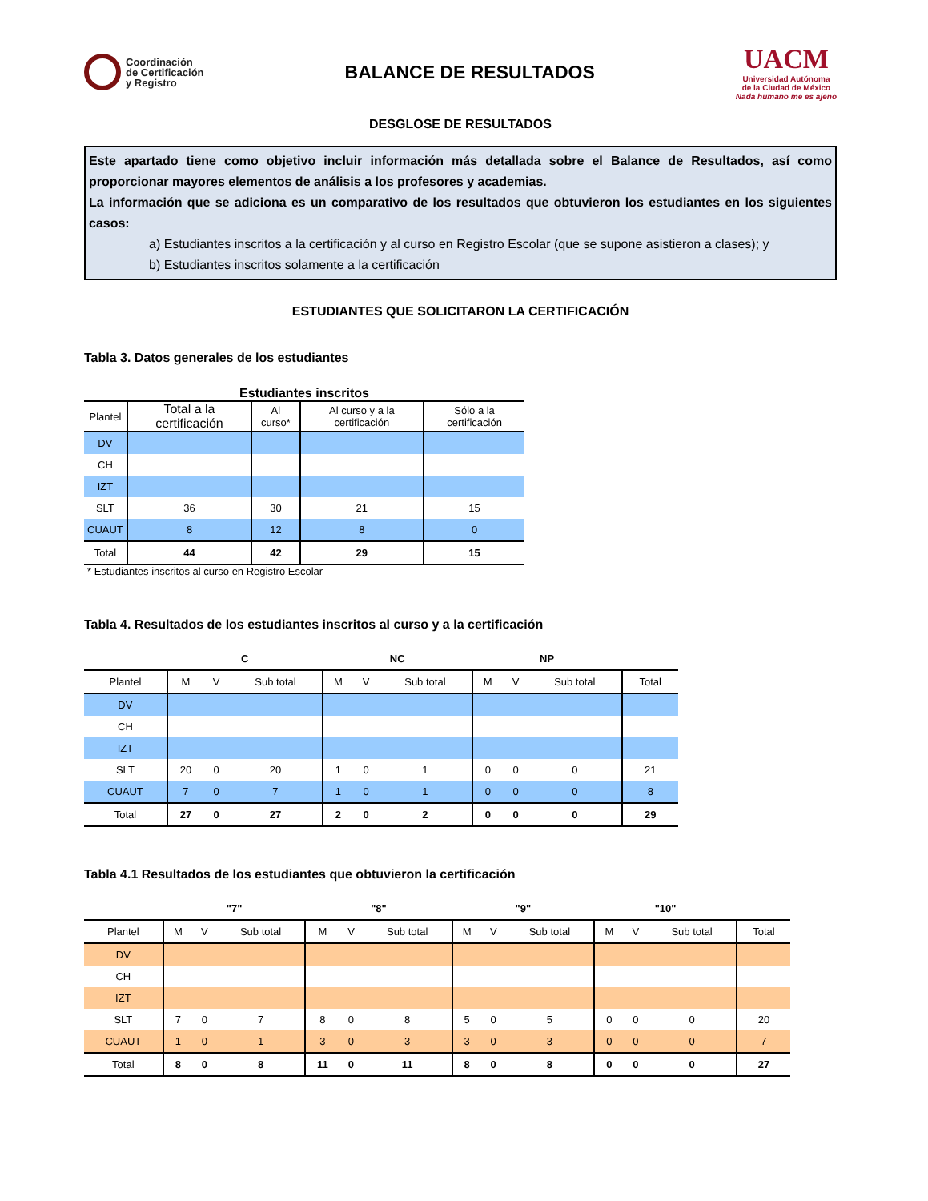Coordinación
de Certificación
y Registro
BALANCE DE RESULTADOS
UACM
Universidad Autónoma
de la Ciudad de México
Nada humano me es ajeno
DESGLOSE DE RESULTADOS
Este apartado tiene como objetivo incluir información más detallada sobre el Balance de Resultados, así como proporcionar mayores elementos de análisis a los profesores y academias.
La información que se adiciona es un comparativo de los resultados que obtuvieron los estudiantes en los siguientes casos:
a) Estudiantes inscritos a la certificación y al curso en Registro Escolar (que se supone asistieron a clases); y
b) Estudiantes inscritos solamente a la certificación
ESTUDIANTES QUE SOLICITARON LA CERTIFICACIÓN
Tabla 3. Datos generales de los estudiantes
Estudiantes inscritos
| Plantel | Total a la certificación | Al curso* | Al curso y a la certificación | Sólo a la certificación |
| --- | --- | --- | --- | --- |
| DV | | | | |
| CH | | | | |
| IZT | | | | |
| SLT | 36 | 30 | 21 | 15 |
| CUAUT | 8 | 12 | 8 | 0 |
| Total | 44 | 42 | 29 | 15 |
* Estudiantes inscritos al curso en Registro Escolar
Tabla 4. Resultados de los estudiantes inscritos al curso y a la certificación
| | C | | | NC | | | NP | | | |
| --- | --- | --- | --- | --- | --- | --- | --- | --- | --- | --- |
| Plantel | M | V | Sub total | M | V | Sub total | M | V | Sub total | Total |
| DV | | | | | | | | | | |
| CH | | | | | | | | | | |
| IZT | | | | | | | | | | |
| SLT | 20 | 0 | 20 | 1 | 0 | 1 | 0 | 0 | 0 | 21 |
| CUAUT | 7 | 0 | 7 | 1 | 0 | 1 | 0 | 0 | 0 | 8 |
| Total | 27 | 0 | 27 | 2 | 0 | 2 | 0 | 0 | 0 | 29 |
Tabla 4.1 Resultados de los estudiantes que obtuvieron la certificación
| | "7" | | | "8" | | | "9" | | | "10" | | | |
| --- | --- | --- | --- | --- | --- | --- | --- | --- | --- | --- | --- | --- | --- |
| Plantel | M | V | Sub total | M | V | Sub total | M | V | Sub total | M | V | Sub total | Total |
| DV | | | | | | | | | | | | | |
| CH | | | | | | | | | | | | | |
| IZT | | | | | | | | | | | | | |
| SLT | 7 | 0 | 7 | 8 | 0 | 8 | 5 | 0 | 5 | 0 | 0 | 0 | 20 |
| CUAUT | 1 | 0 | 1 | 3 | 0 | 3 | 3 | 0 | 3 | 0 | 0 | 0 | 7 |
| Total | 8 | 0 | 8 | 11 | 0 | 11 | 8 | 0 | 8 | 0 | 0 | 0 | 27 |